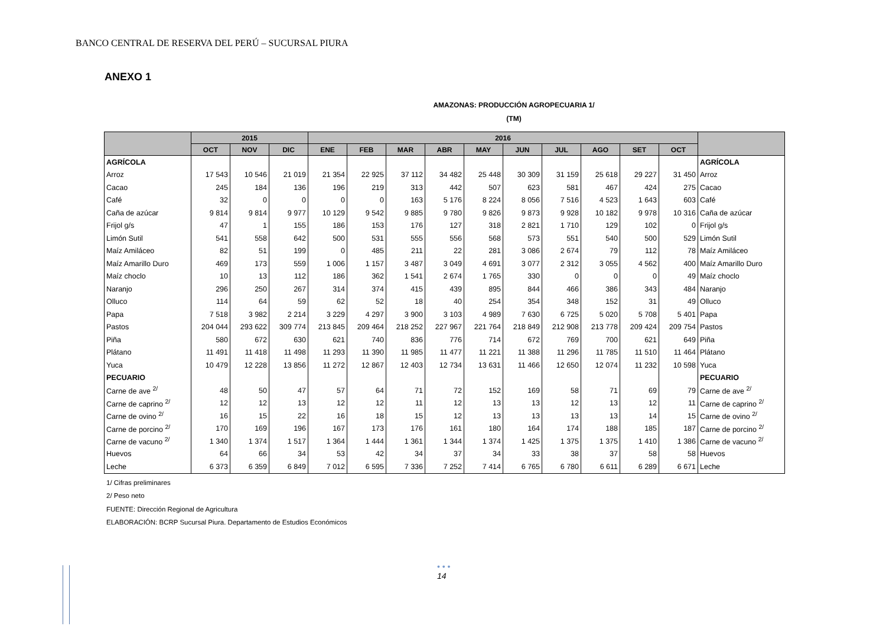BANCO CENTRAL DE RESERVA DEL PERÚ – SUCURSAL PIURA
ANEXO 1
AMAZONAS: PRODUCCIÓN AGROPECUARIA 1/
(TM)
| | 2015 | | | 2016 | | | | | | | | | | |
| --- | --- | --- | --- | --- | --- | --- | --- | --- | --- | --- | --- | --- | --- | --- |
| | OCT | NOV | DIC | ENE | FEB | MAR | ABR | MAY | JUN | JUL | AGO | SET | OCT | |
| AGRÍCOLA | | | | | | | | | | | | | | AGRÍCOLA |
| Arroz | 17 543 | 10 546 | 21 019 | 21 354 | 22 925 | 37 112 | 34 482 | 25 448 | 30 309 | 31 159 | 25 618 | 29 227 | 31 450 | Arroz |
| Cacao | 245 | 184 | 136 | 196 | 219 | 313 | 442 | 507 | 623 | 581 | 467 | 424 | 275 | Cacao |
| Café | 32 | 0 | 0 | 0 | 0 | 163 | 5 176 | 8 224 | 8 056 | 7 516 | 4 523 | 1 643 | 603 | Café |
| Caña de azúcar | 9 814 | 9 814 | 9 977 | 10 129 | 9 542 | 9 885 | 9 780 | 9 826 | 9 873 | 9 928 | 10 182 | 9 978 | 10 316 | Caña de azúcar |
| Frijol g/s | 47 | 1 | 155 | 186 | 153 | 176 | 127 | 318 | 2 821 | 1 710 | 129 | 102 | 0 | Frijol g/s |
| Limón Sutil | 541 | 558 | 642 | 500 | 531 | 555 | 556 | 568 | 573 | 551 | 540 | 500 | 529 | Limón Sutil |
| Maíz Amiláceo | 82 | 51 | 199 | 0 | 485 | 211 | 22 | 281 | 3 086 | 2 674 | 79 | 112 | 78 | Maíz Amiláceo |
| Maíz Amarillo Duro | 469 | 173 | 559 | 1 006 | 1 157 | 3 487 | 3 049 | 4 691 | 3 077 | 2 312 | 3 055 | 4 562 | 400 | Maíz Amarillo Duro |
| Maíz choclo | 10 | 13 | 112 | 186 | 362 | 1 541 | 2 674 | 1 765 | 330 | 0 | 0 | 0 | 49 | Maíz choclo |
| Naranjo | 296 | 250 | 267 | 314 | 374 | 415 | 439 | 895 | 844 | 466 | 386 | 343 | 484 | Naranjo |
| Olluco | 114 | 64 | 59 | 62 | 52 | 18 | 40 | 254 | 354 | 348 | 152 | 31 | 49 | Olluco |
| Papa | 7 518 | 3 982 | 2 214 | 3 229 | 4 297 | 3 900 | 3 103 | 4 989 | 7 630 | 6 725 | 5 020 | 5 708 | 5 401 | Papa |
| Pastos | 204 044 | 293 622 | 309 774 | 213 845 | 209 464 | 218 252 | 227 967 | 221 764 | 218 849 | 212 908 | 213 778 | 209 424 | 209 754 | Pastos |
| Piña | 580 | 672 | 630 | 621 | 740 | 836 | 776 | 714 | 672 | 769 | 700 | 621 | 649 | Piña |
| Plátano | 11 491 | 11 418 | 11 498 | 11 293 | 11 390 | 11 985 | 11 477 | 11 221 | 11 388 | 11 296 | 11 785 | 11 510 | 11 464 | Plátano |
| Yuca | 10 479 | 12 228 | 13 856 | 11 272 | 12 867 | 12 403 | 12 734 | 13 631 | 11 466 | 12 650 | 12 074 | 11 232 | 10 598 | Yuca |
| PECUARIO | | | | | | | | | | | | | | PECUARIO |
| Carne de ave <sup>2/</sup> | 48 | 50 | 47 | 57 | 64 | 71 | 72 | 152 | 169 | 58 | 71 | 69 | 79 | Carne de ave <sup>2/</sup> |
| Carne de caprino <sup>2/</sup> | 12 | 12 | 13 | 12 | 12 | 11 | 12 | 13 | 13 | 12 | 13 | 12 | 11 | Carne de caprino <sup>2/</sup> |
| Carne de ovino <sup>2/</sup> | 16 | 15 | 22 | 16 | 18 | 15 | 12 | 13 | 13 | 13 | 13 | 14 | 15 | Carne de ovino <sup>2/</sup> |
| Carne de porcino <sup>2/</sup> | 170 | 169 | 196 | 167 | 173 | 176 | 161 | 180 | 164 | 174 | 188 | 185 | 187 | Carne de porcino <sup>2/</sup> |
| Carne de vacuno <sup>2/</sup> | 1 340 | 1 374 | 1 517 | 1 364 | 1 444 | 1 361 | 1 344 | 1 374 | 1 425 | 1 375 | 1 375 | 1 410 | 1 386 | Carne de vacuno <sup>2/</sup> |
| Huevos | 64 | 66 | 34 | 53 | 42 | 34 | 37 | 34 | 33 | 38 | 37 | 58 | 58 | Huevos |
| Leche | 6 373 | 6 359 | 6 849 | 7 012 | 6 595 | 7 336 | 7 252 | 7 414 | 6 765 | 6 780 | 6 611 | 6 289 | 6 671 | Leche |
1/ Cifras preliminares
2/ Peso neto
FUENTE: Dirección Regional de Agricultura
ELABORACIÓN: BCRP Sucursal Piura. Departamento de Estudios Económicos
• • •
14